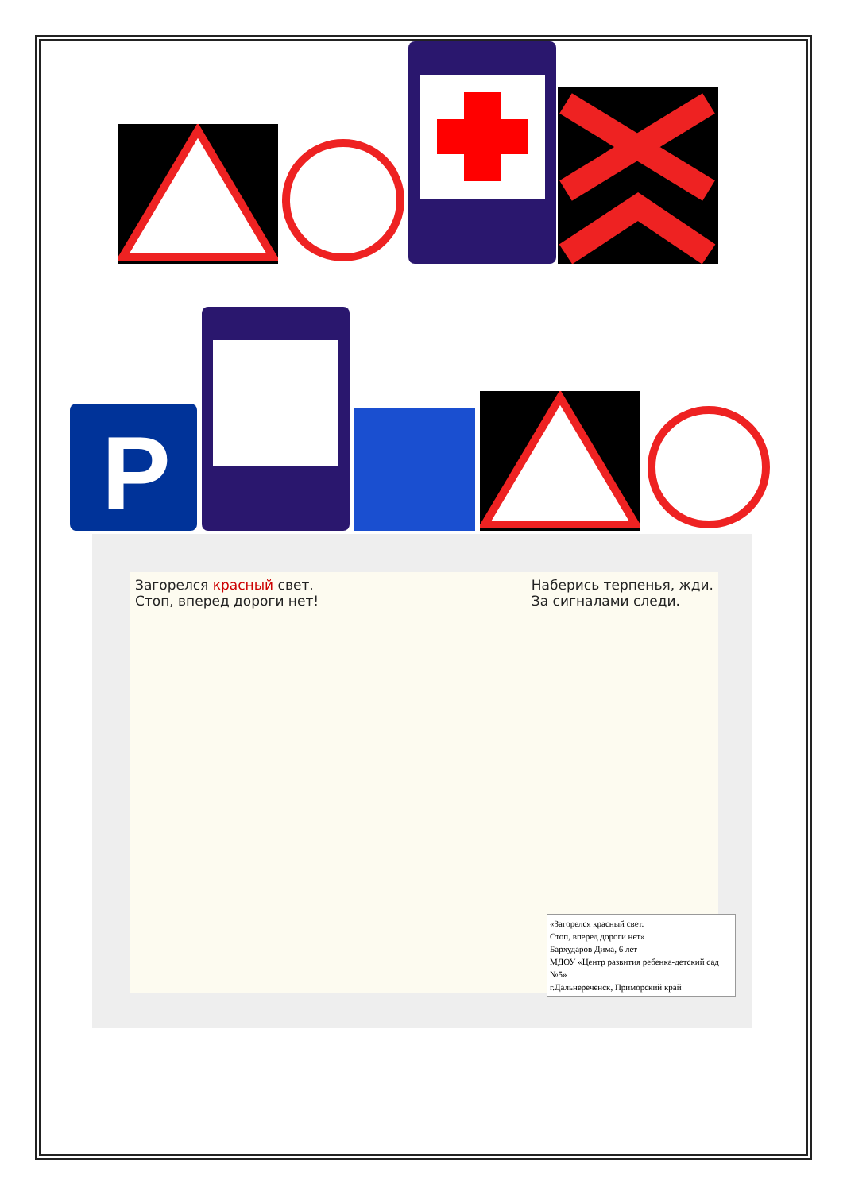P
Загорелся красный свет.
Стоп, вперед дороги нет!
Наберись терпенья, жди.
За сигналами следи.
«Загорелся красный свет.
Стоп, вперед дороги нет»
Бархударов Дима, 6 лет
МДОУ «Центр развития ребенка-детский сад №5»
г.Дальнереченск, Приморский край